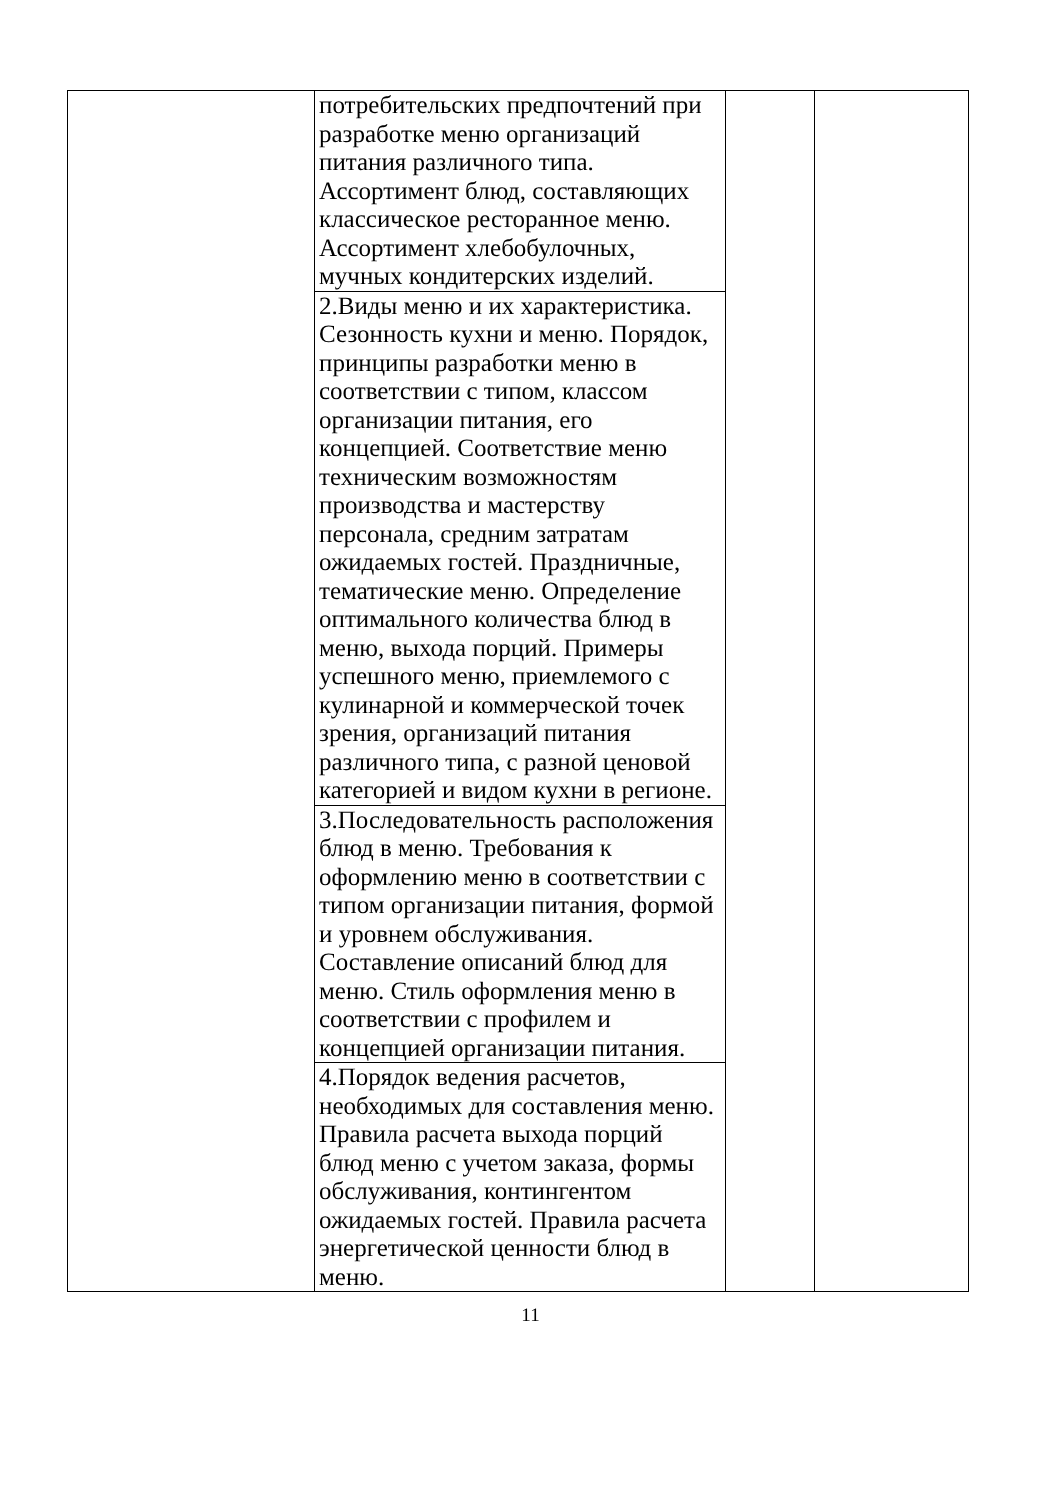| | потребительских предпочтений при разработке меню организаций питания различного типа. Ассортимент блюд, составляющих классическое ресторанное меню. Ассортимент хлебобулочных, мучных кондитерских изделий. | | |
| | 2.Виды меню и их характеристика. Сезонность кухни и меню. Порядок, принципы разработки меню в соответствии с типом, классом организации питания, его концепцией. Соответствие меню техническим возможностям производства и мастерству персонала, средним затратам ожидаемых гостей. Праздничные, тематические меню. Определение оптимального количества блюд в меню, выхода порций. Примеры успешного меню, приемлемого с кулинарной и коммерческой точек зрения, организаций питания различного типа, с разной ценовой категорией и видом кухни в регионе. | | |
| | 3.Последовательность расположения блюд в меню. Требования к оформлению меню в соответствии с типом организации питания, формой и уровнем обслуживания. Составление описаний блюд для меню. Стиль оформления меню в соответствии с профилем и концепцией организации питания. | | |
| | 4.Порядок ведения расчетов, необходимых для составления меню. Правила расчета выхода порций блюд меню с учетом заказа, формы обслуживания, контингентом ожидаемых гостей. Правила расчета энергетической ценности блюд в меню. | | |
11